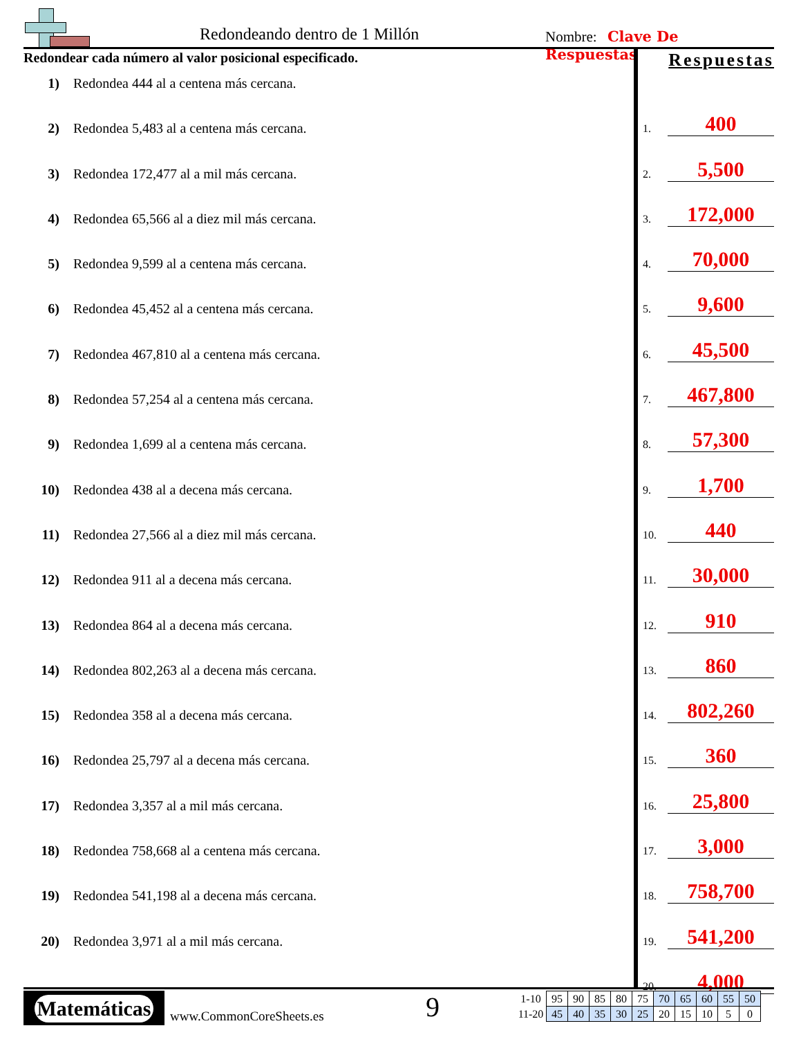Redondeando dentro de 1 Millón Nombre: Clave De Respuestas
Redondear cada número al valor posicional especificado.
1) Redondea 444 al a centena más cercana.
2) Redondea 5,483 al a centena más cercana.
3) Redondea 172,477 al a mil más cercana.
4) Redondea 65,566 al a diez mil más cercana.
5) Redondea 9,599 al a centena más cercana.
6) Redondea 45,452 al a centena más cercana.
7) Redondea 467,810 al a centena más cercana.
8) Redondea 57,254 al a centena más cercana.
9) Redondea 1,699 al a centena más cercana.
10) Redondea 438 al a decena más cercana.
11) Redondea 27,566 al a diez mil más cercana.
12) Redondea 911 al a decena más cercana.
13) Redondea 864 al a decena más cercana.
14) Redondea 802,263 al a decena más cercana.
15) Redondea 358 al a decena más cercana.
16) Redondea 25,797 al a decena más cercana.
17) Redondea 3,357 al a mil más cercana.
18) Redondea 758,668 al a centena más cercana.
19) Redondea 541,198 al a decena más cercana.
20) Redondea 3,971 al a mil más cercana.
Respuestas
1. 400
2. 5,500
3. 172,000
4. 70,000
5. 9,600
6. 45,500
7. 467,800
8. 57,300
9. 1,700
10. 440
11. 30,000
12. 910
13. 860
14. 802,260
15. 360
16. 25,800
17. 3,000
18. 758,700
19. 541,200
20. 4,000
Matemáticas
www.CommonCoreSheets.es 9
| 1-10 | 95 | 90 | 85 | 80 | 75 | 70 | 65 | 60 | 55 | 50 |
| 11-20 | 45 | 40 | 35 | 30 | 25 | 20 | 15 | 10 | 5 | 0 |